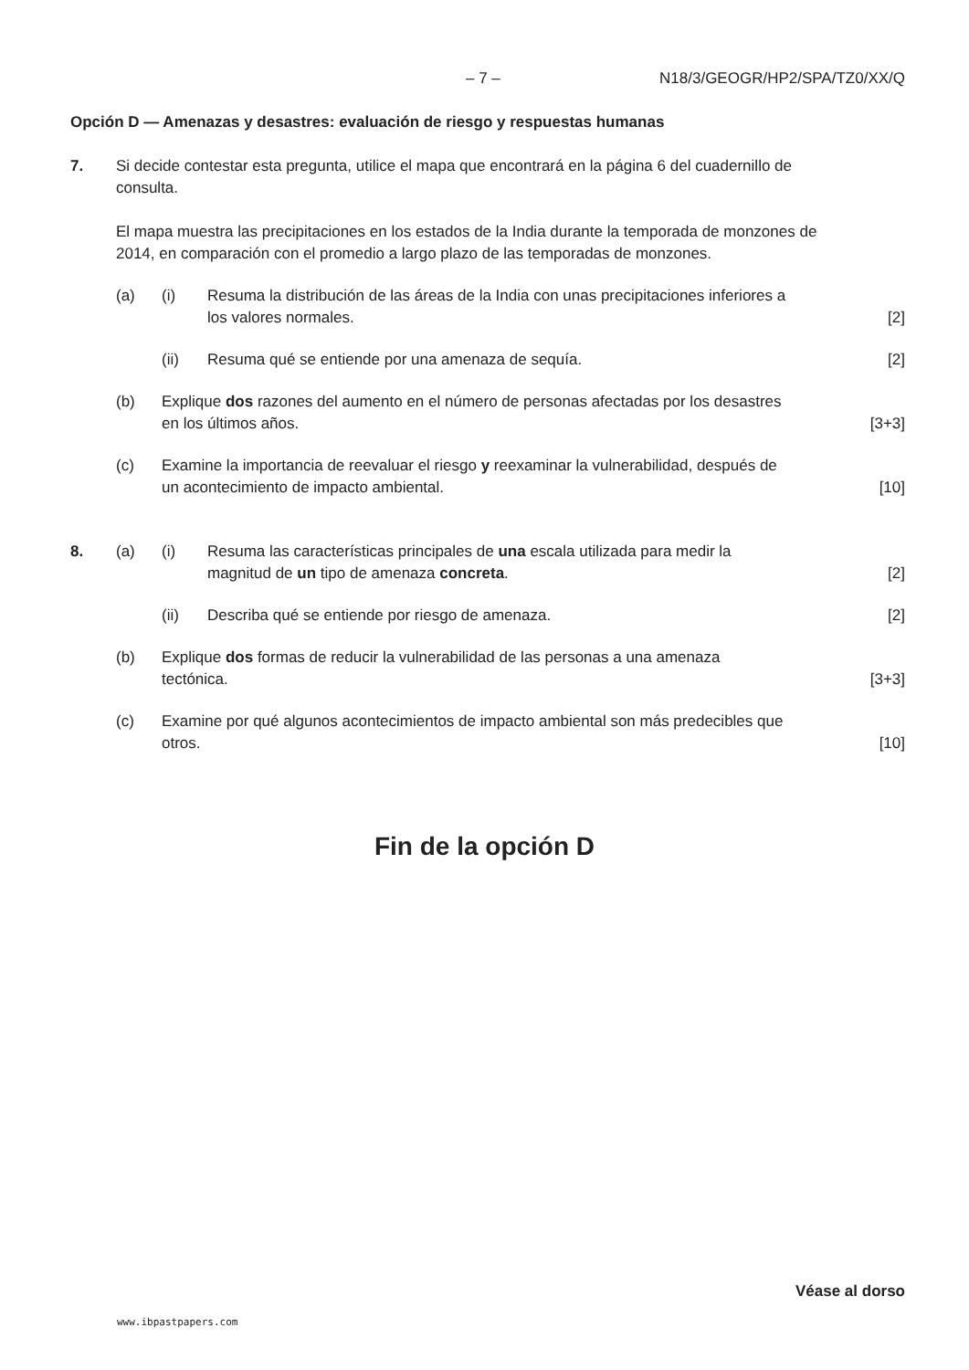– 7 – N18/3/GEOGR/HP2/SPA/TZ0/XX/Q
Opción D — Amenazas y desastres: evaluación de riesgo y respuestas humanas
7. Si decide contestar esta pregunta, utilice el mapa que encontrará en la página 6 del cuadernillo de consulta.
El mapa muestra las precipitaciones en los estados de la India durante la temporada de monzones de 2014, en comparación con el promedio a largo plazo de las temporadas de monzones.
(a) (i) Resuma la distribución de las áreas de la India con unas precipitaciones inferiores a los valores normales.
[2]
(ii) Resuma qué se entiende por una amenaza de sequía.
[2]
(b) Explique dos razones del aumento en el número de personas afectadas por los desastres en los últimos años.
[3+3]
(c) Examine la importancia de reevaluar el riesgo y reexaminar la vulnerabilidad, después de un acontecimiento de impacto ambiental.
[10]
8. (a) (i) Resuma las características principales de una escala utilizada para medir la magnitud de un tipo de amenaza concreta.
[2]
(ii) Describa qué se entiende por riesgo de amenaza.
[2]
(b) Explique dos formas de reducir la vulnerabilidad de las personas a una amenaza tectónica.
[3+3]
(c) Examine por qué algunos acontecimientos de impacto ambiental son más predecibles que otros.
[10]
Fin de la opción D
Véase al dorso
www.ibpastpapers.com